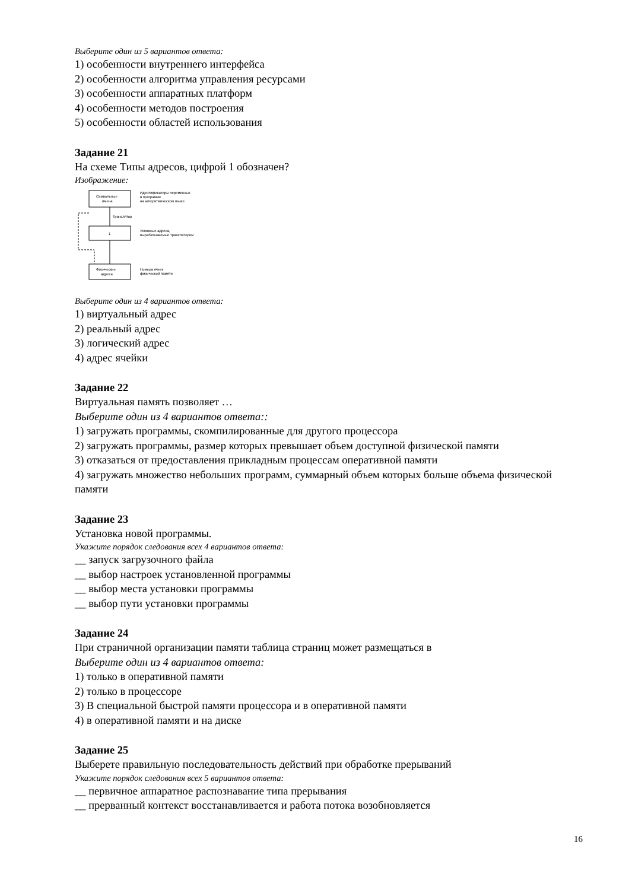Выберите один из 5 вариантов ответа:
1) особенности внутреннего интерфейса
2) особенности алгоритма управления ресурсами
3) особенности аппаратных платформ
4) особенности методов построения
5) особенности областей использования
Задание 21
На схеме Типы адресов, цифрой 1 обозначен?
Изображение:
Символьные
имена
Идентификаторы переменных
в программе
на алгоритмическом языке
Транслятор
1
Условные адреса,
вырабатываемые транслятором
Физические
адреса
Номера ячеек
физической памяти
Выберите один из 4 вариантов ответа:
1) виртуальный адрес
2) реальный адрес
3) логический адрес
4) адрес ячейки
Задание 22
Виртуальная память позволяет …
Выберите один из 4 вариантов ответа::
1) загружать программы, скомпилированные для другого процессора
2) загружать программы, размер которых превышает объем доступной физической памяти
3) отказаться от предоставления прикладным процессам оперативной памяти
4) загружать множество небольших программ, суммарный объем которых больше объема физической памяти
Задание 23
Установка новой программы.
Укажите порядок следования всех 4 вариантов ответа:
__ запуск загрузочного файла
__ выбор настроек установленной программы
__ выбор места установки программы
__ выбор пути установки программы
Задание 24
При страничной организации памяти таблица страниц может размещаться в
Выберите один из 4 вариантов ответа:
1) только в оперативной памяти
2) только в процессоре
3) В специальной быстрой памяти процессора и в оперативной памяти
4) в оперативной памяти и на диске
Задание 25
Выберете правильную последовательность действий при обработке прерываний
Укажите порядок следования всех 5 вариантов ответа:
__ первичное аппаратное распознавание типа прерывания
__ прерванный контекст восстанавливается и работа потока возобновляется
16